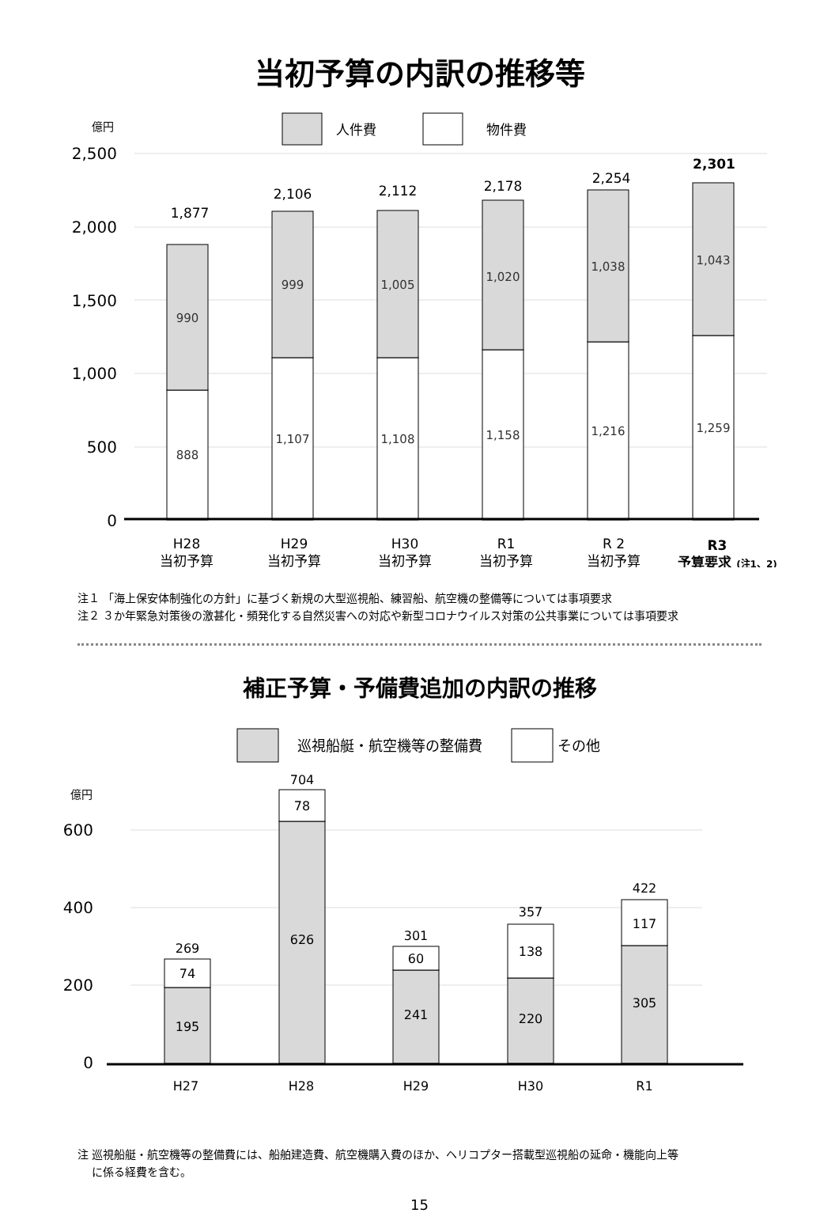当初予算の内訳の推移等
人件費
物件費
億円
2,500
2,000
1,500
1,000
500
0
888
990
1,107
999
1,108
1,005
1,158
1,020
1,216
1,038
1,259
1,043
1,877
2,106
2,112
2,178
2,254
2,301
H28
当初予算
H29
当初予算
H30
当初予算
R1
当初予算
R 2
当初予算
R3
予算要求 (注1、2)
注１ 「海上保安体制強化の方針」に基づく新規の大型巡視船、練習船、航空機の整備等については事項要求
注２ ３か年緊急対策後の激甚化・頻発化する自然災害への対応や新型コロナウイルス対策の公共事業については事項要求
補正予算・予備費追加の内訳の推移
巡視船艇・航空機等の整備費
その他
億円
600
400
200
0
195
74
269
626
78
704
241
60
301
220
138
357
305
117
422
H27
H28
H29
H30
R1
注 巡視船艇・航空機等の整備費には、船舶建造費、航空機購入費のほか、ヘリコプター搭載型巡視船の延命・機能向上等
に係る経費を含む。
15